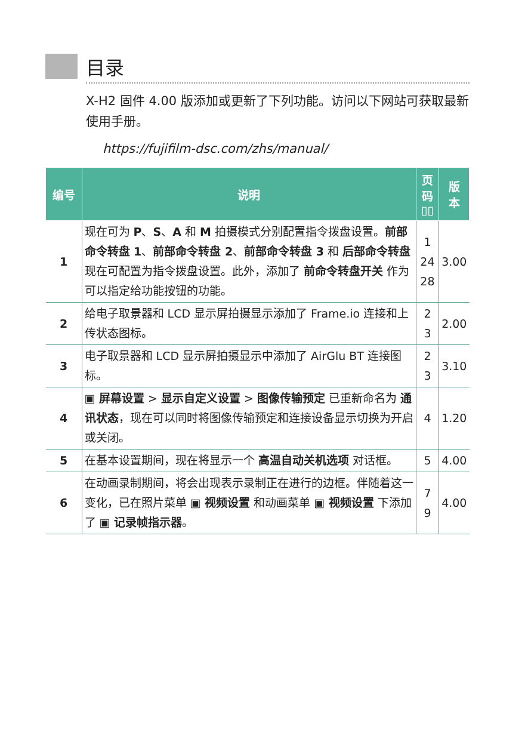目录
X-H2 固件 4.00 版添加或更新了下列功能。访问以下网站可获取最新使用手册。
https://fujifilm-dsc.com/zhs/manual/
| 编号 | 说明 | 页码 ▯▯ | 版本 |
| --- | --- | --- | --- |
| 1 | 现在可为 P 、 S 、 A 和 M 拍摄模式分别配置指令拨盘设置。 前部命令转盘 1 、 前部命令转盘 2 、 前部命令转盘 3 和 后部命令转盘 现在可配置为指令拨盘设置。此外，添加了 前命令转盘开关 作为可以指定给功能按钮的功能。 | 1 24 28 | 3.00 |
| 2 | 给电子取景器和 LCD 显示屏拍摄显示添加了 Frame.io 连接和上传状态图标。 | 2 3 | 2.00 |
| 3 | 电子取景器和 LCD 显示屏拍摄显示中添加了 AirGlu BT 连接图标。 | 2 3 | 3.10 |
| 4 | ▣ 屏幕设置 > 显示自定义设置 > 图像传输预定 已重新命名为 通讯状态 ，现在可以同时将图像传输预定和连接设备显示切换为开启或关闭。 | 4 | 1.20 |
| 5 | 在基本设置期间，现在将显示一个 高温自动关机选项 对话框。 | 5 | 4.00 |
| 6 | 在动画录制期间，将会出现表示录制正在进行的边框。伴随着这一变化，已在照片菜单 ▣ 视频设置 和动画菜单 ▣ 视频设置 下添加了 ▣ 记录帧指示器 。 | 7 9 | 4.00 |